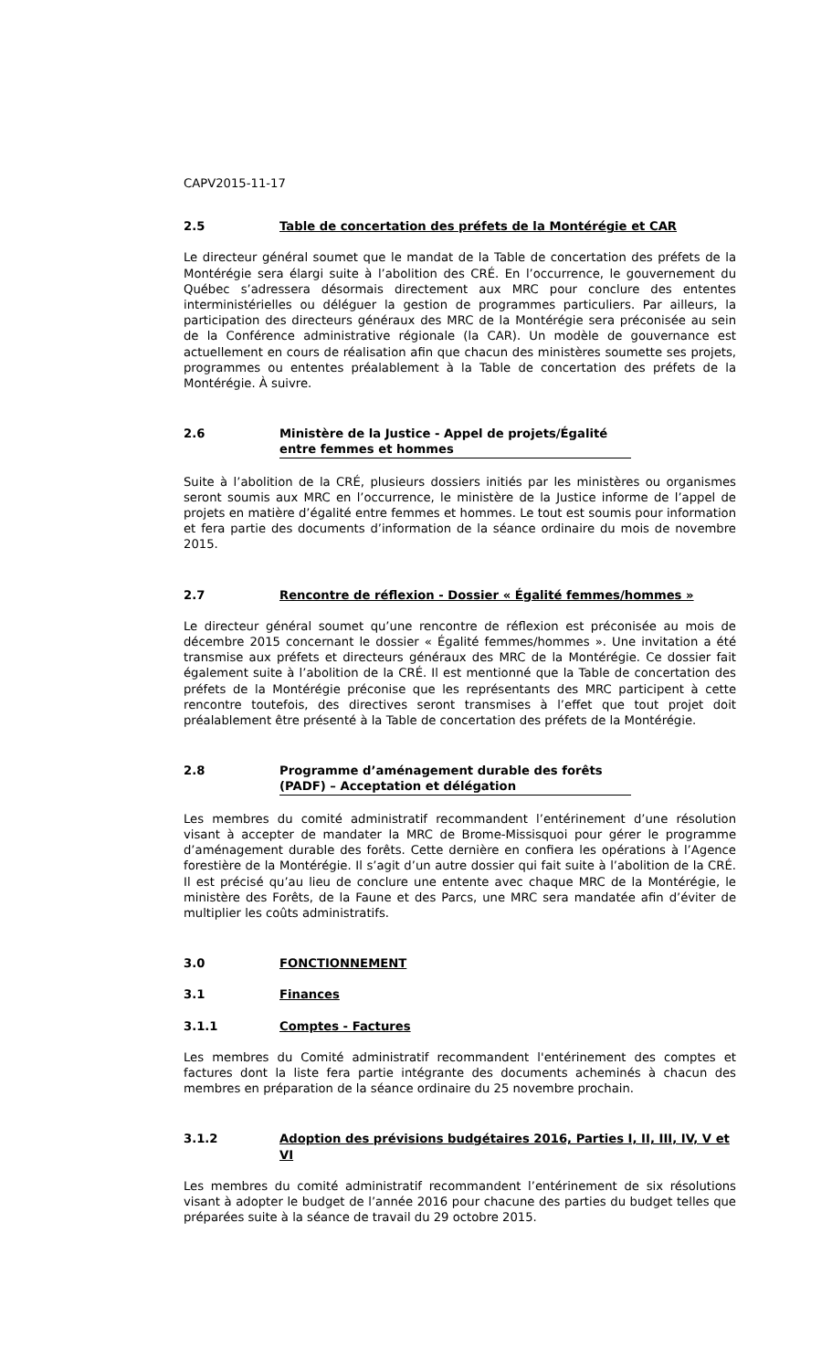CAPV2015-11-17
2.5 Table de concertation des préfets de la Montérégie et CAR
Le directeur général soumet que le mandat de la Table de concertation des préfets de la Montérégie sera élargi suite à l’abolition des CRÉ. En l’occurrence, le gouvernement du Québec s’adressera désormais directement aux MRC pour conclure des ententes interministérielles ou déléguer la gestion de programmes particuliers. Par ailleurs, la participation des directeurs généraux des MRC de la Montérégie sera préconisée au sein de la Conférence administrative régionale (la CAR). Un modèle de gouvernance est actuellement en cours de réalisation afin que chacun des ministères soumette ses projets, programmes ou ententes préalablement à la Table de concertation des préfets de la Montérégie. À suivre.
2.6 Ministère de la Justice - Appel de projets/Égalité entre femmes et hommes
Suite à l’abolition de la CRÉ, plusieurs dossiers initiés par les ministères ou organismes seront soumis aux MRC en l’occurrence, le ministère de la Justice informe de l’appel de projets en matière d’égalité entre femmes et hommes. Le tout est soumis pour information et fera partie des documents d’information de la séance ordinaire du mois de novembre 2015.
2.7 Rencontre de réflexion - Dossier « Égalité femmes/hommes »
Le directeur général soumet qu’une rencontre de réflexion est préconisée au mois de décembre 2015 concernant le dossier « Égalité femmes/hommes ». Une invitation a été transmise aux préfets et directeurs généraux des MRC de la Montérégie. Ce dossier fait également suite à l’abolition de la CRÉ. Il est mentionné que la Table de concertation des préfets de la Montérégie préconise que les représentants des MRC participent à cette rencontre toutefois, des directives seront transmises à l’effet que tout projet doit préalablement être présenté à la Table de concertation des préfets de la Montérégie.
2.8 Programme d’aménagement durable des forêts (PADF) – Acceptation et délégation
Les membres du comité administratif recommandent l’entérinement d’une résolution visant à accepter de mandater la MRC de Brome-Missisquoi pour gérer le programme d’aménagement durable des forêts. Cette dernière en confiera les opérations à l’Agence forestière de la Montérégie. Il s’agit d’un autre dossier qui fait suite à l’abolition de la CRÉ. Il est précisé qu’au lieu de conclure une entente avec chaque MRC de la Montérégie, le ministère des Forêts, de la Faune et des Parcs, une MRC sera mandatée afin d’éviter de multiplier les coûts administratifs.
3.0 FONCTIONNEMENT
3.1 Finances
3.1.1 Comptes - Factures
Les membres du Comité administratif recommandent l'entérinement des comptes et factures dont la liste fera partie intégrante des documents acheminés à chacun des membres en préparation de la séance ordinaire du 25 novembre prochain.
3.1.2 Adoption des prévisions budgétaires 2016, Parties I, II, III, IV, V et VI
Les membres du comité administratif recommandent l’entérinement de six résolutions visant à adopter le budget de l’année 2016 pour chacune des parties du budget telles que préparées suite à la séance de travail du 29 octobre 2015.